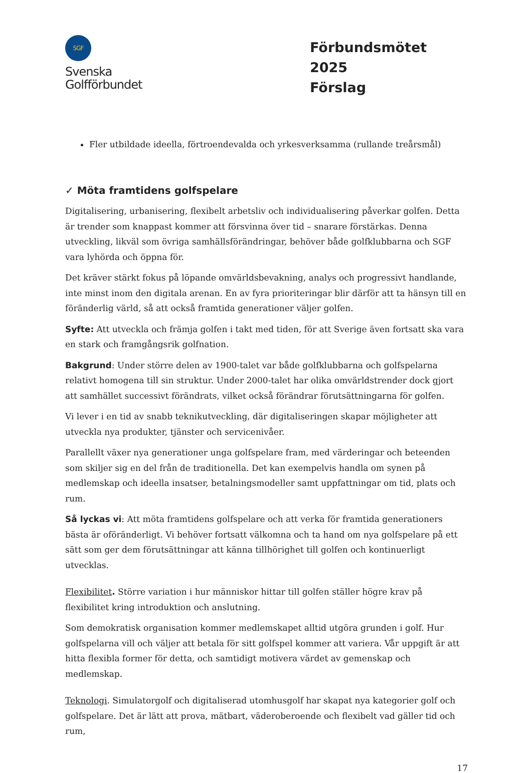SGF
Svenska
Golfförbundet
Förbundsmötet 2025
Förslag
Fler utbildade ideella, förtroendevalda och yrkesverksamma (rullande treårsmål)
✓ Möta framtidens golfspelare
Digitalisering, urbanisering, flexibelt arbetsliv och individualisering påverkar golfen. Detta är trender som knappast kommer att försvinna över tid – snarare förstärkas. Denna utveckling, likväl som övriga samhällsförändringar, behöver både golfklubbarna och SGF vara lyhörda och öppna för.
Det kräver stärkt fokus på löpande omvärldsbevakning, analys och progressivt handlande, inte minst inom den digitala arenan. En av fyra prioriteringar blir därför att ta hänsyn till en föränderlig värld, så att också framtida generationer väljer golfen.
Syfte: Att utveckla och främja golfen i takt med tiden, för att Sverige även fortsatt ska vara en stark och framgångsrik golfnation.
Bakgrund: Under större delen av 1900-talet var både golfklubbarna och golfspelarna relativt homogena till sin struktur. Under 2000-talet har olika omvärldstrender dock gjort att samhället successivt förändrats, vilket också förändrar förutsättningarna för golfen.
Vi lever i en tid av snabb teknikutveckling, där digitaliseringen skapar möjligheter att utveckla nya produkter, tjänster och servicenivåer.
Parallellt växer nya generationer unga golfspelare fram, med värderingar och beteenden som skiljer sig en del från de traditionella. Det kan exempelvis handla om synen på medlemskap och ideella insatser, betalningsmodeller samt uppfattningar om tid, plats och rum.
Så lyckas vi: Att möta framtidens golfspelare och att verka för framtida generationers bästa är oföränderligt. Vi behöver fortsatt välkomna och ta hand om nya golfspelare på ett sätt som ger dem förutsättningar att känna tillhörighet till golfen och kontinuerligt utvecklas.
Flexibilitet. Större variation i hur människor hittar till golfen ställer högre krav på flexibilitet kring introduktion och anslutning.
Som demokratisk organisation kommer medlemskapet alltid utgöra grunden i golf. Hur golfspelarna vill och väljer att betala för sitt golfspel kommer att variera. Vår uppgift är att hitta flexibla former för detta, och samtidigt motivera värdet av gemenskap och medlemskap.
Teknologi. Simulatorgolf och digitaliserad utomhusgolf har skapat nya kategorier golf och golfspelare. Det är lätt att prova, mätbart, väderoberoende och flexibelt vad gäller tid och rum,
17